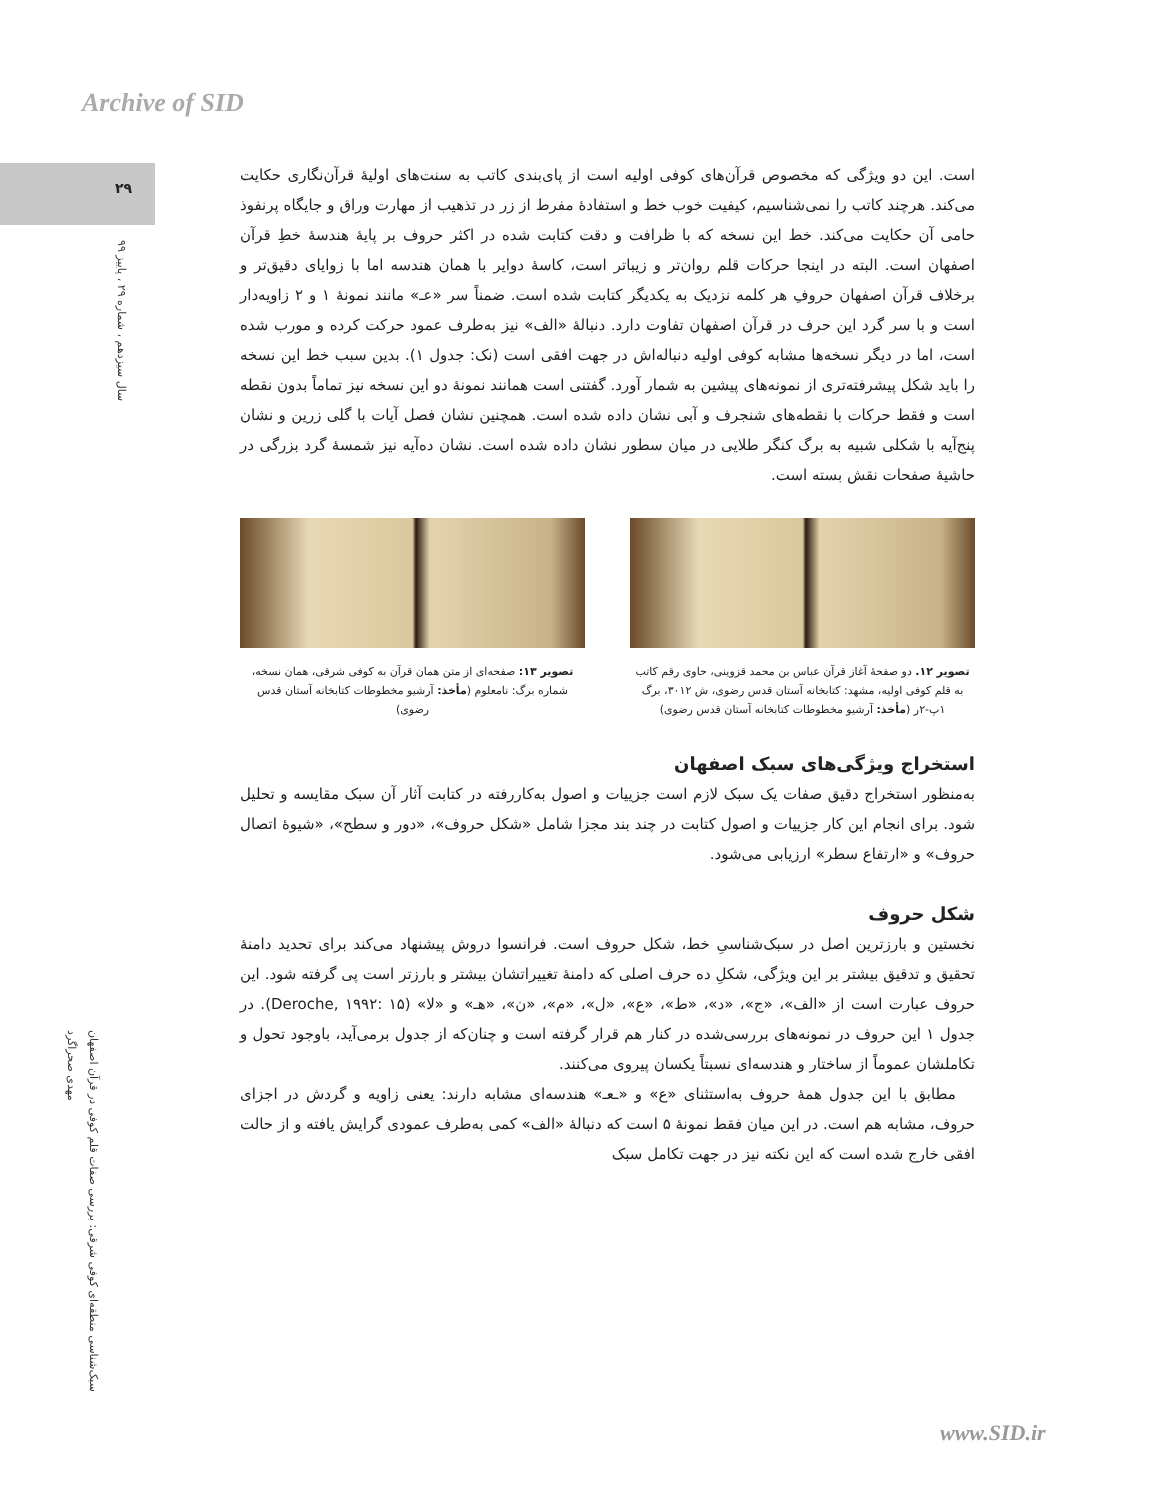Archive of SID
۲۹
سال سیزدهم ، شماره ۲۹ ، پاییز ۹۹
سبک‌شناسی منطقه‌ای کوفی شرقی: بررسی صفات قلم کوفی در قرآن اصفهان
مهدی صحراگرد
است. این دو ویژگی که مخصوص قرآن‌های کوفی اولیه است از پای‌بندی کاتب به سنت‌های اولیهٔ قرآن‌نگاری حکایت می‌کند. هرچند کاتب را نمی‌شناسیم، کیفیت خوب خط و استفادهٔ مفرط از زر در تذهیب از مهارت وراق و جایگاه پرنفوذ حامی آن حکایت می‌کند. خط این نسخه که با ظرافت و دقت کتابت شده در اکثر حروف بر پایهٔ هندسهٔ خطِ قرآن اصفهان است. البته در اینجا حرکات قلم روان‌تر و زیباتر است، کاسهٔ دوایر با همان هندسه اما با زوایای دقیق‌تر و برخلاف قرآن اصفهان حروفِ هر کلمه نزدیک به یکدیگر کتابت شده است. ضمناً سر «عـ» مانند نمونهٔ ۱ و ۲ زاویه‌دار است و با سر گرد این حرف در قرآن اصفهان تفاوت دارد. دنبالهٔ «الف» نیز به‌طرف عمود حرکت کرده و مورب شده است، اما در دیگر نسخه‌ها مشابه کوفی اولیه دنباله‌اش در جهت افقی است (نک: جدول ۱). بدین سبب خط این نسخه را باید شکل پیشرفته‌تری از نمونه‌های پیشین به شمار آورد. گفتنی است همانند نمونهٔ دو این نسخه نیز تماماً بدون نقطه است و فقط حرکات با نقطه‌های شنجرف و آبی نشان داده شده است. همچنین نشان فصل آیات با گلی زرین و نشان پنج‌آیه با شکلی شبیه به برگ کنگر طلایی در میان سطور نشان داده شده است. نشان ده‌آیه نیز شمسهٔ گرد بزرگی در حاشیهٔ صفحات نقش بسته است.
تصویر ۱۲. دو صفحهٔ آغاز قرآن عباس بن محمد قزوینی، حاوی رقم کاتب به قلم کوفی اولیه، مشهد: کتابخانه آستان قدس رضوی، ش ۳۰۱۲، برگ ۱پ-۲ر (مأخذ: آرشیو مخطوطات کتابخانه آستان قدس رضوی)
تصویر ۱۳: صفحه‌ای از متن همان قرآن به کوفی شرقی، همان نسخه، شماره برگ: نامعلوم (مأخذ: آرشیو مخطوطات کتابخانه آستان قدس رضوی)
استخراج ویژگی‌های سبک اصفهان
به‌منظور استخراج دقیق صفات یک سبک لازم است جزییات و اصول به‌کاررفته در کتابت آثار آن سبک مقایسه و تحلیل شود. برای انجام این کار جزییات و اصول کتابت در چند بند مجزا شامل «شکل حروف»، «دور و سطح»، «شیوهٔ اتصال حروف» و «ارتفاع سطر» ارزیابی می‌شود.
شکل حروف
نخستین و بارزترین اصل در سبک‌شناسیِ خط، شکل حروف است. فرانسوا دروش پیشنهاد می‌کند برای تحدید دامنهٔ تحقیق و تدقیق بیشتر بر این ویژگی، شکلِ ده حرف اصلی که دامنهٔ تغییراتشان بیشتر و بارزتر است پی گرفته شود. این حروف عبارت است از «الف»، «ج»، «د»، «ط»، «ع»، «ل»، «م»، «ن»، «هـ» و «لا» (Deroche, ۱۹۹۲: ۱۵). در جدول ۱ این حروف در نمونه‌های بررسی‌شده در کنار هم قرار گرفته است و چنان‌که از جدول برمی‌آید، باوجود تحول و تکاملشان عموماً از ساختار و هندسه‌ای نسبتاً یکسان پیروی می‌کنند.
مطابق با این جدول همهٔ حروف به‌استثنای «ع» و «ـعـ» هندسه‌ای مشابه دارند: یعنی زاویه و گردش در اجزای حروف، مشابه هم است. در این میان فقط نمونهٔ ۵ است که دنبالهٔ «الف» کمی به‌طرف عمودی گرایش یافته و از حالت افقی خارج شده است که این نکته نیز در جهت تکامل سبک
www.SID.ir